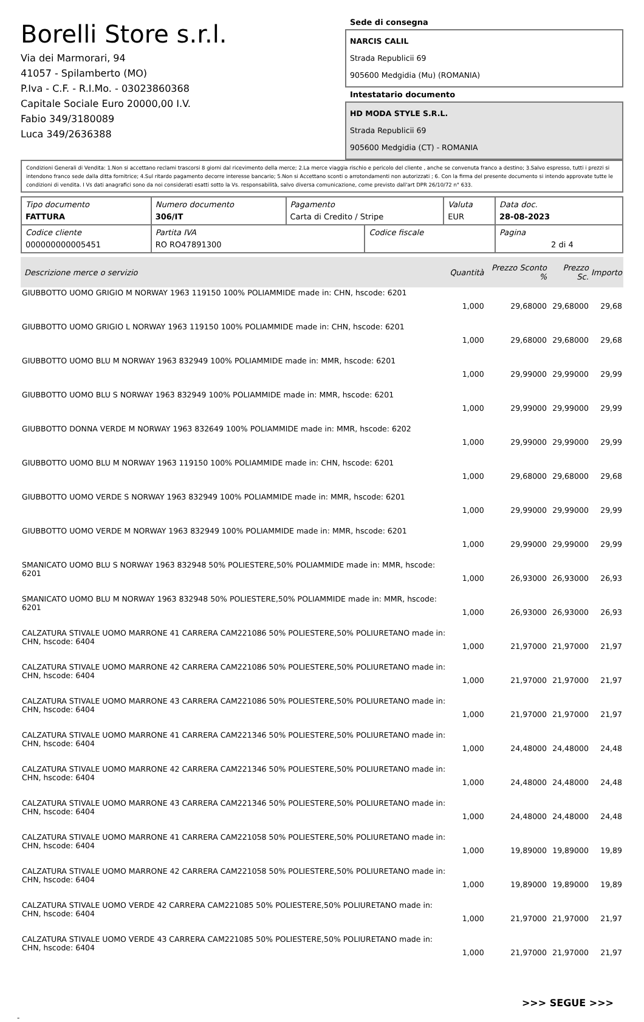Borelli Store s.r.l.
Via dei Marmorari, 94
41057 - Spilamberto (MO)
P.Iva - C.F. - R.I.Mo. - 03023860368
Capitale Sociale Euro 20000,00 I.V.
Fabio 349/3180089
Luca 349/2636388
Sede di consegna
NARCIS CALIL
Strada Republicii 69
905600 Medgidia (Mu) (ROMANIA)
Intestatario documento
HD MODA STYLE S.R.L.
Strada Republicii 69
905600 Medgidia (CT) - ROMANIA
Condizioni Generali di Vendita: 1.Non si accettano reclami trascorsi 8 giorni dal ricevimento della merce; 2.La merce viaggia rischio e pericolo del cliente , anche se convenuta franco a destino; 3.Salvo espresso, tutti i prezzi si intendono franco sede dalla ditta fornitrice; 4.Sul ritardo pagamento decorre interesse bancario; 5.Non si Accettano sconti o arrotondamenti non autorizzati ; 6. Con la firma del presente documento si intendo approvate tutte le condizioni di vendita. I Vs dati anagrafici sono da noi considerati esatti sotto la Vs. responsabilità, salvo diversa comunicazione, come previsto dall'art DPR 26/10/72 n° 633.
| Tipo documento FATTURA | Numero documento 306/IT | Pagamento Carta di Credito / Stripe | | Valuta EUR | Data doc. 28-08-2023 |
| Codice cliente 000000000005451 | Partita IVA RO RO47891300 | | Codice fiscale | | Pagina 2 di 4 |
| Descrizione merce o servizio | Quantità | Prezzo Sconto % | Prezzo Sc. | Importo |
| --- | --- | --- | --- | --- |
| GIUBBOTTO UOMO GRIGIO M NORWAY 1963 119150 100% POLIAMMIDE made in: CHN, hscode: 6201 | 1,000 | 29,68000 | 29,68000 | 29,68 |
| GIUBBOTTO UOMO GRIGIO L NORWAY 1963 119150 100% POLIAMMIDE made in: CHN, hscode: 6201 | 1,000 | 29,68000 | 29,68000 | 29,68 |
| GIUBBOTTO UOMO BLU M NORWAY 1963 832949 100% POLIAMMIDE made in: MMR, hscode: 6201 | 1,000 | 29,99000 | 29,99000 | 29,99 |
| GIUBBOTTO UOMO BLU S NORWAY 1963 832949 100% POLIAMMIDE made in: MMR, hscode: 6201 | 1,000 | 29,99000 | 29,99000 | 29,99 |
| GIUBBOTTO DONNA VERDE M NORWAY 1963 832649 100% POLIAMMIDE made in: MMR, hscode: 6202 | 1,000 | 29,99000 | 29,99000 | 29,99 |
| GIUBBOTTO UOMO BLU M NORWAY 1963 119150 100% POLIAMMIDE made in: CHN, hscode: 6201 | 1,000 | 29,68000 | 29,68000 | 29,68 |
| GIUBBOTTO UOMO VERDE S NORWAY 1963 832949 100% POLIAMMIDE made in: MMR, hscode: 6201 | 1,000 | 29,99000 | 29,99000 | 29,99 |
| GIUBBOTTO UOMO VERDE M NORWAY 1963 832949 100% POLIAMMIDE made in: MMR, hscode: 6201 | 1,000 | 29,99000 | 29,99000 | 29,99 |
| SMANICATO UOMO BLU S NORWAY 1963 832948 50% POLIESTERE,50% POLIAMMIDE made in: MMR, hscode: 6201 | 1,000 | 26,93000 | 26,93000 | 26,93 |
| SMANICATO UOMO BLU M NORWAY 1963 832948 50% POLIESTERE,50% POLIAMMIDE made in: MMR, hscode: 6201 | 1,000 | 26,93000 | 26,93000 | 26,93 |
| CALZATURA STIVALE UOMO MARRONE 41 CARRERA CAM221086 50% POLIESTERE,50% POLIURETANO made in: CHN, hscode: 6404 | 1,000 | 21,97000 | 21,97000 | 21,97 |
| CALZATURA STIVALE UOMO MARRONE 42 CARRERA CAM221086 50% POLIESTERE,50% POLIURETANO made in: CHN, hscode: 6404 | 1,000 | 21,97000 | 21,97000 | 21,97 |
| CALZATURA STIVALE UOMO MARRONE 43 CARRERA CAM221086 50% POLIESTERE,50% POLIURETANO made in: CHN, hscode: 6404 | 1,000 | 21,97000 | 21,97000 | 21,97 |
| CALZATURA STIVALE UOMO MARRONE 41 CARRERA CAM221346 50% POLIESTERE,50% POLIURETANO made in: CHN, hscode: 6404 | 1,000 | 24,48000 | 24,48000 | 24,48 |
| CALZATURA STIVALE UOMO MARRONE 42 CARRERA CAM221346 50% POLIESTERE,50% POLIURETANO made in: CHN, hscode: 6404 | 1,000 | 24,48000 | 24,48000 | 24,48 |
| CALZATURA STIVALE UOMO MARRONE 43 CARRERA CAM221346 50% POLIESTERE,50% POLIURETANO made in: CHN, hscode: 6404 | 1,000 | 24,48000 | 24,48000 | 24,48 |
| CALZATURA STIVALE UOMO MARRONE 41 CARRERA CAM221058 50% POLIESTERE,50% POLIURETANO made in: CHN, hscode: 6404 | 1,000 | 19,89000 | 19,89000 | 19,89 |
| CALZATURA STIVALE UOMO MARRONE 42 CARRERA CAM221058 50% POLIESTERE,50% POLIURETANO made in: CHN, hscode: 6404 | 1,000 | 19,89000 | 19,89000 | 19,89 |
| CALZATURA STIVALE UOMO VERDE 42 CARRERA CAM221085 50% POLIESTERE,50% POLIURETANO made in: CHN, hscode: 6404 | 1,000 | 21,97000 | 21,97000 | 21,97 |
| CALZATURA STIVALE UOMO VERDE 43 CARRERA CAM221085 50% POLIESTERE,50% POLIURETANO made in: CHN, hscode: 6404 | 1,000 | 21,97000 | 21,97000 | 21,97 |
>>> SEGUE >>>
-